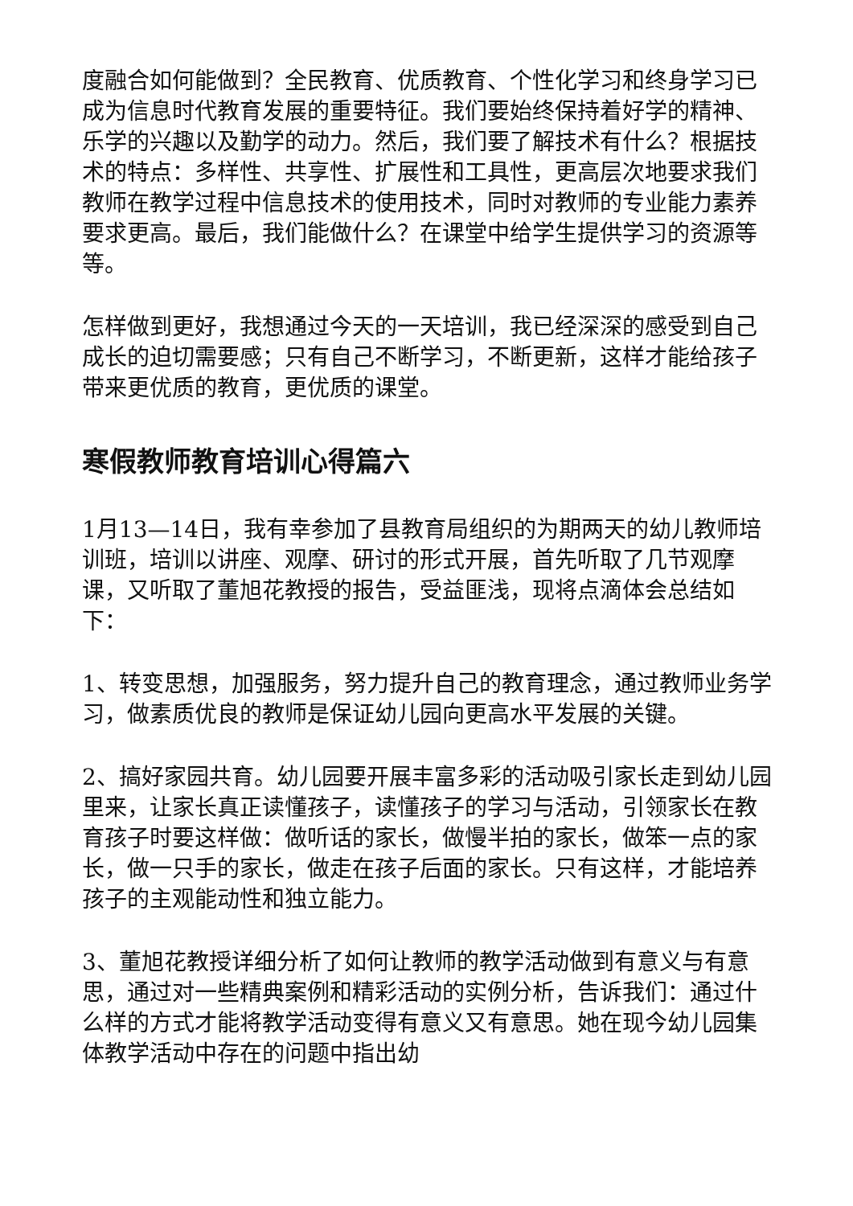度融合如何能做到？全民教育、优质教育、个性化学习和终身学习已成为信息时代教育发展的重要特征。我们要始终保持着好学的精神、乐学的兴趣以及勤学的动力。然后，我们要了解技术有什么？根据技术的特点：多样性、共享性、扩展性和工具性，更高层次地要求我们教师在教学过程中信息技术的使用技术，同时对教师的专业能力素养要求更高。最后，我们能做什么？在课堂中给学生提供学习的资源等等。
怎样做到更好，我想通过今天的一天培训，我已经深深的感受到自己成长的迫切需要感；只有自己不断学习，不断更新，这样才能给孩子带来更优质的教育，更优质的课堂。
寒假教师教育培训心得篇六
1月13—14日，我有幸参加了县教育局组织的为期两天的幼儿教师培训班，培训以讲座、观摩、研讨的形式开展，首先听取了几节观摩课，又听取了董旭花教授的报告，受益匪浅，现将点滴体会总结如下：
1、转变思想，加强服务，努力提升自己的教育理念，通过教师业务学习，做素质优良的教师是保证幼儿园向更高水平发展的关键。
2、搞好家园共育。幼儿园要开展丰富多彩的活动吸引家长走到幼儿园里来，让家长真正读懂孩子，读懂孩子的学习与活动，引领家长在教育孩子时要这样做：做听话的家长，做慢半拍的家长，做笨一点的家长，做一只手的家长，做走在孩子后面的家长。只有这样，才能培养孩子的主观能动性和独立能力。
3、董旭花教授详细分析了如何让教师的教学活动做到有意义与有意思，通过对一些精典案例和精彩活动的实例分析，告诉我们：通过什么样的方式才能将教学活动变得有意义又有意思。她在现今幼儿园集体教学活动中存在的问题中指出幼